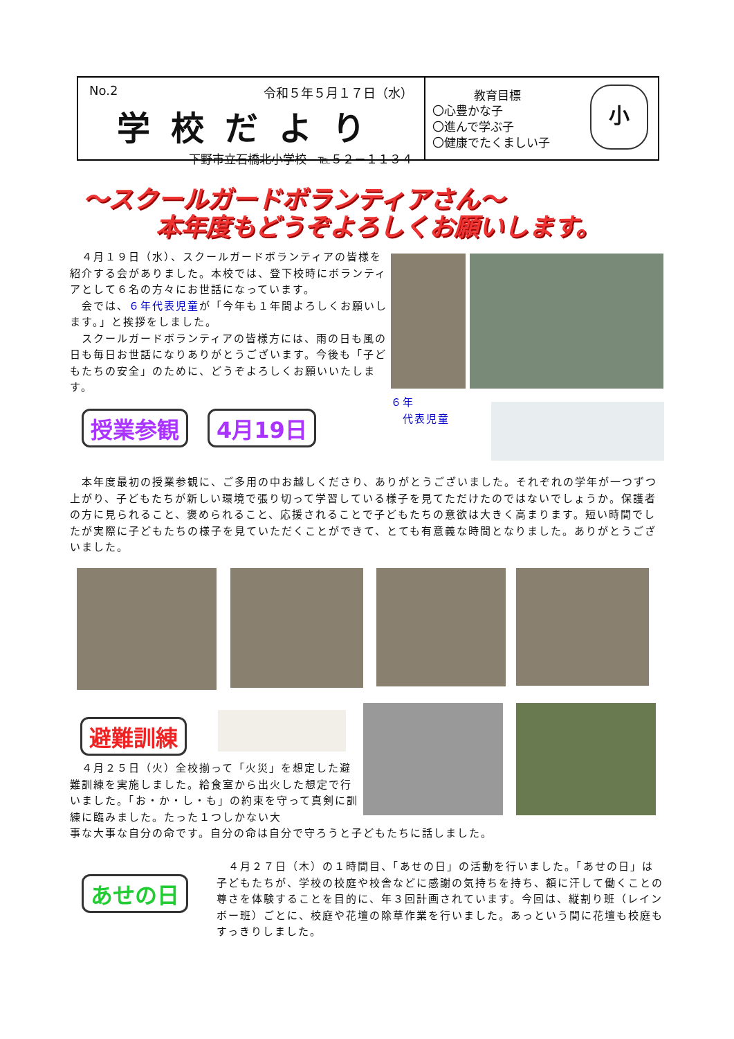No.2 令和５年５月１７日（水）
学校だより
下野市立石橋北小学校　℡５２－１１３４
教育目標
〇心豊かな子
〇進んで学ぶ子
〇健康でたくましい子
小
～スクールガードボランティアさん～
本年度もどうぞよろしくお願いします。
　４月１９日（水）、スクールガードボランティアの皆様を紹介する会がありました。本校では、登下校時にボランティアとして６名の方々にお世話になっています。
　会では、６年代表児童が「今年も１年間よろしくお願いします。」と挨拶をしました。
　スクールガードボランティアの皆様方には、雨の日も風の日も毎日お世話になりありがとうございます。今後も「子どもたちの安全」のために、どうぞよろしくお願いいたします。
６年
　代表児童
授業参観 4月19日
　本年度最初の授業参観に、ご多用の中お越しくださり、ありがとうございました。それぞれの学年が一つずつ上がり、子どもたちが新しい環境で張り切って学習している様子を見てただけたのではないでしょうか。保護者の方に見られること、褒められること、応援されることで子どもたちの意欲は大きく高まります。短い時間でしたが実際に子どもたちの様子を見ていただくことができて、とても有意義な時間となりました。ありがとうございました。
避難訓練
　４月２５日（火）全校揃って「火災」を想定した避難訓練を実施しました。給食室から出火した想定で行いました。「お・か・し・も」の約束を守って真剣に訓練に臨みました。たった１つしかない大
事な大事な自分の命です。自分の命は自分で守ろうと子どもたちに話しました。
あせの日
　４月２７日（木）の１時間目、「あせの日」の活動を行いました。「あせの日」は子どもたちが、学校の校庭や校舎などに感謝の気持ちを持ち、額に汗して働くことの尊さを体験することを目的に、年３回計画されています。今回は、縦割り班（レインボー班）ごとに、校庭や花壇の除草作業を行いました。あっという間に花壇も校庭もすっきりしました。